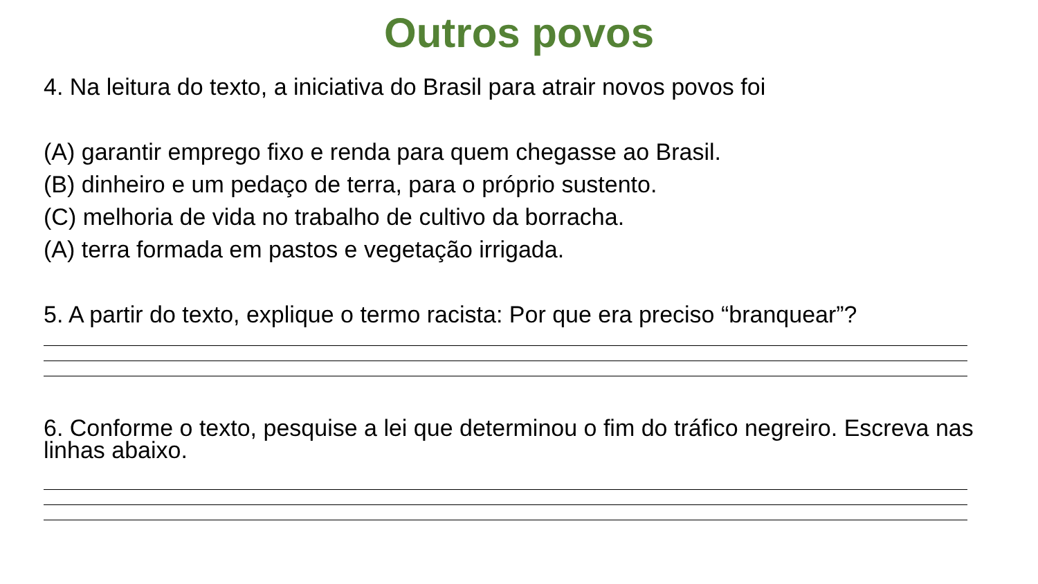Outros povos
4. Na leitura do texto, a iniciativa do Brasil para atrair novos povos foi
(A) garantir emprego fixo e renda para quem chegasse ao Brasil.
(B) dinheiro e um pedaço de terra, para o próprio sustento.
(C) melhoria de vida no trabalho de cultivo da borracha.
(A) terra formada em pastos e vegetação irrigada.
5. A partir do texto, explique o termo racista: Por que era preciso “branquear”?
6. Conforme o texto, pesquise a lei que determinou o fim do tráfico negreiro. Escreva nas linhas abaixo.